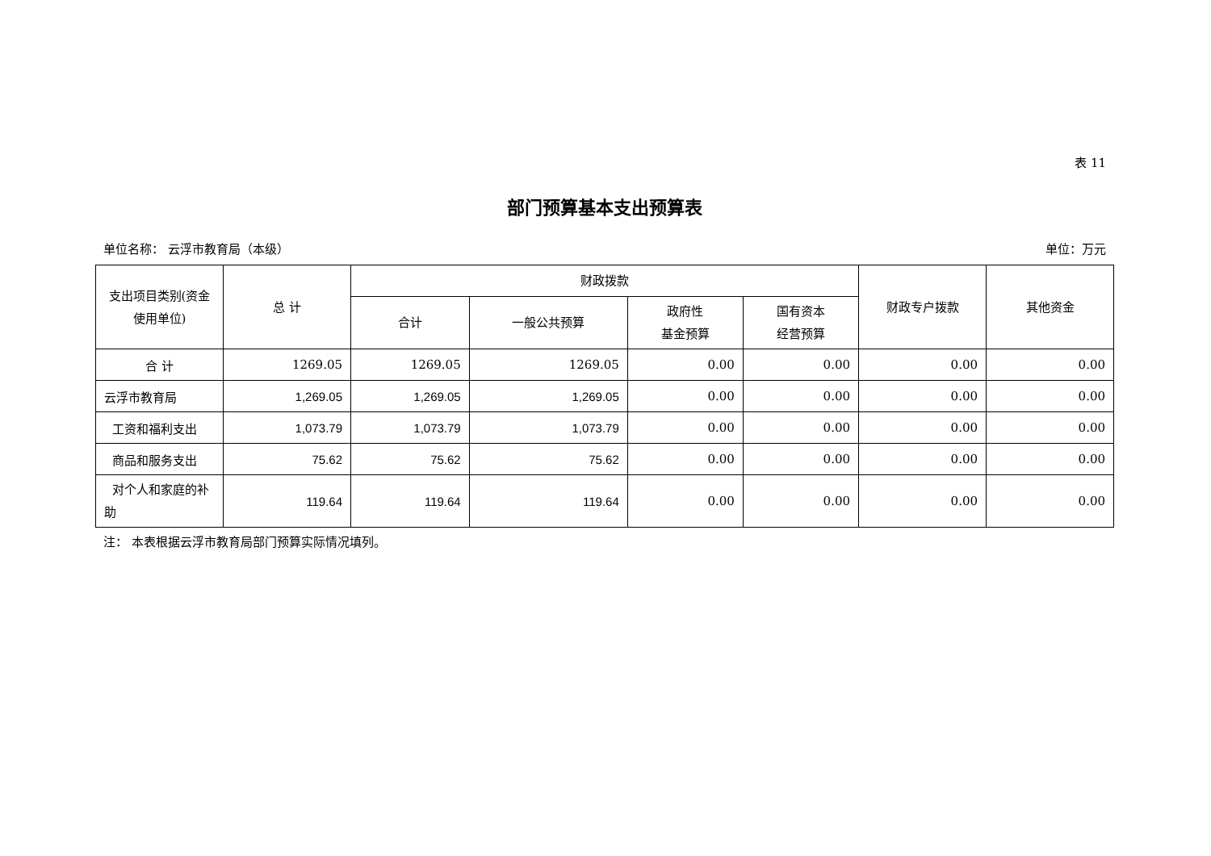表 11
部门预算基本支出预算表
单位名称： 云浮市教育局（本级） 单位：万元
| 支出项目类别(资金使用单位) | 总 计 | 财政拨款 | | | | 财政专户拨款 | 其他资金 |
| --- | --- | --- | --- | --- | --- | --- | --- |
| | | 合计 | 一般公共预算 | 政府性 基金预算 | 国有资本 经营预算 | | |
| 合 计 | 1269.05 | 1269.05 | 1269.05 | 0.00 | 0.00 | 0.00 | 0.00 |
| 云浮市教育局 | 1,269.05 | 1,269.05 | 1,269.05 | 0.00 | 0.00 | 0.00 | 0.00 |
| 工资和福利支出 | 1,073.79 | 1,073.79 | 1,073.79 | 0.00 | 0.00 | 0.00 | 0.00 |
| 商品和服务支出 | 75.62 | 75.62 | 75.62 | 0.00 | 0.00 | 0.00 | 0.00 |
| 对个人和家庭的补助 | 119.64 | 119.64 | 119.64 | 0.00 | 0.00 | 0.00 | 0.00 |
注： 本表根据云浮市教育局部门预算实际情况填列。